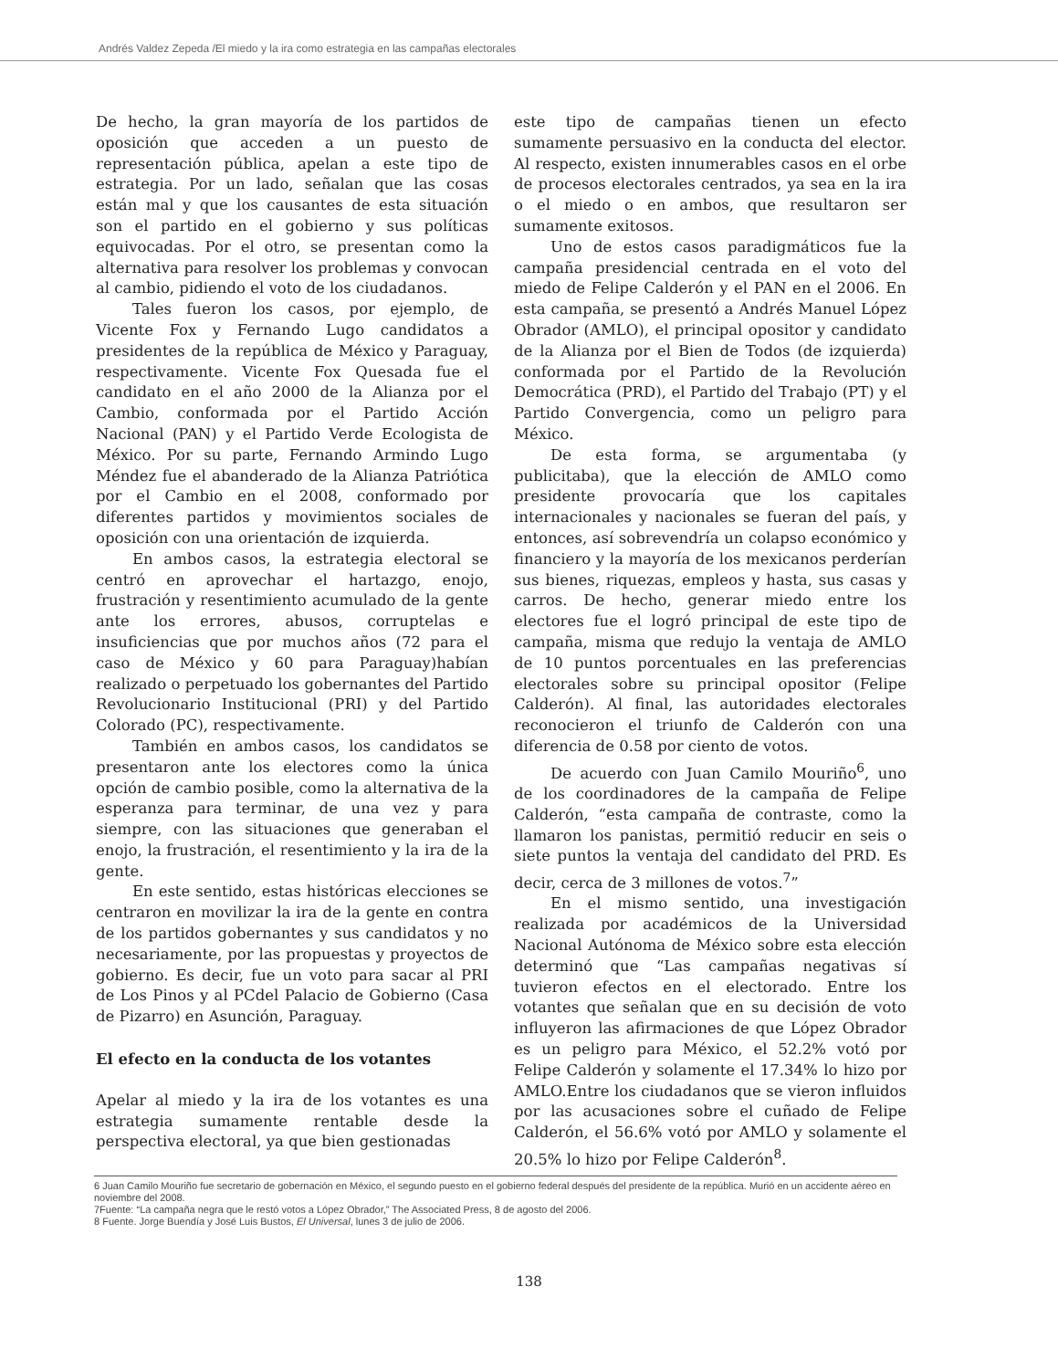Andrés Valdez Zepeda /El miedo y la ira como estrategia en las campañas electorales
De hecho, la gran mayoría de los partidos de oposición que acceden a un puesto de representación pública, apelan a este tipo de estrategia. Por un lado, señalan que las cosas están mal y que los causantes de esta situación son el partido en el gobierno y sus políticas equivocadas. Por el otro, se presentan como la alternativa para resolver los problemas y convocan al cambio, pidiendo el voto de los ciudadanos.
Tales fueron los casos, por ejemplo, de Vicente Fox y Fernando Lugo candidatos a presidentes de la república de México y Paraguay, respectivamente. Vicente Fox Quesada fue el candidato en el año 2000 de la Alianza por el Cambio, conformada por el Partido Acción Nacional (PAN) y el Partido Verde Ecologista de México. Por su parte, Fernando Armindo Lugo Méndez fue el abanderado de la Alianza Patriótica por el Cambio en el 2008, conformado por diferentes partidos y movimientos sociales de oposición con una orientación de izquierda.
En ambos casos, la estrategia electoral se centró en aprovechar el hartazgo, enojo, frustración y resentimiento acumulado de la gente ante los errores, abusos, corruptelas e insuficiencias que por muchos años (72 para el caso de México y 60 para Paraguay)habían realizado o perpetuado los gobernantes del Partido Revolucionario Institucional (PRI) y del Partido Colorado (PC), respectivamente.
También en ambos casos, los candidatos se presentaron ante los electores como la única opción de cambio posible, como la alternativa de la esperanza para terminar, de una vez y para siempre, con las situaciones que generaban el enojo, la frustración, el resentimiento y la ira de la gente.
En este sentido, estas históricas elecciones se centraron en movilizar la ira de la gente en contra de los partidos gobernantes y sus candidatos y no necesariamente, por las propuestas y proyectos de gobierno. Es decir, fue un voto para sacar al PRI de Los Pinos y al PCdel Palacio de Gobierno (Casa de Pizarro) en Asunción, Paraguay.
El efecto en la conducta de los votantes
Apelar al miedo y la ira de los votantes es una estrategia sumamente rentable desde la perspectiva electoral, ya que bien gestionadas
este tipo de campañas tienen un efecto sumamente persuasivo en la conducta del elector. Al respecto, existen innumerables casos en el orbe de procesos electorales centrados, ya sea en la ira o el miedo o en ambos, que resultaron ser sumamente exitosos.
Uno de estos casos paradigmáticos fue la campaña presidencial centrada en el voto del miedo de Felipe Calderón y el PAN en el 2006. En esta campaña, se presentó a Andrés Manuel López Obrador (AMLO), el principal opositor y candidato de la Alianza por el Bien de Todos (de izquierda) conformada por el Partido de la Revolución Democrática (PRD), el Partido del Trabajo (PT) y el Partido Convergencia, como un peligro para México.
De esta forma, se argumentaba (y publicitaba), que la elección de AMLO como presidente provocaría que los capitales internacionales y nacionales se fueran del país, y entonces, así sobrevendría un colapso económico y financiero y la mayoría de los mexicanos perderían sus bienes, riquezas, empleos y hasta, sus casas y carros. De hecho, generar miedo entre los electores fue el logró principal de este tipo de campaña, misma que redujo la ventaja de AMLO de 10 puntos porcentuales en las preferencias electorales sobre su principal opositor (Felipe Calderón). Al final, las autoridades electorales reconocieron el triunfo de Calderón con una diferencia de 0.58 por ciento de votos.
De acuerdo con Juan Camilo Mouriño<sup>6</sup>, uno de los coordinadores de la campaña de Felipe Calderón, “esta campaña de contraste, como la llamaron los panistas, permitió reducir en seis o siete puntos la ventaja del candidato del PRD. Es decir, cerca de 3 millones de votos.<sup>7</sup>”
En el mismo sentido, una investigación realizada por académicos de la Universidad Nacional Autónoma de México sobre esta elección determinó que “Las campañas negativas sí tuvieron efectos en el electorado. Entre los votantes que señalan que en su decisión de voto influyeron las afirmaciones de que López Obrador es un peligro para México, el 52.2% votó por Felipe Calderón y solamente el 17.34% lo hizo por AMLO.Entre los ciudadanos que se vieron influidos por las acusaciones sobre el cuñado de Felipe Calderón, el 56.6% votó por AMLO y solamente el 20.5% lo hizo por Felipe Calderón<sup>8</sup>.
6 Juan Camilo Mouriño fue secretario de gobernación en México, el segundo puesto en el gobierno federal después del presidente de la república. Murió en un accidente aéreo en noviembre del 2008.
7Fuente: “La campaña negra que le restó votos a López Obrador,” The Associated Press, 8 de agosto del 2006.
8 Fuente. Jorge Buendía y José Luis Bustos, El Universal, lunes 3 de julio de 2006.
138